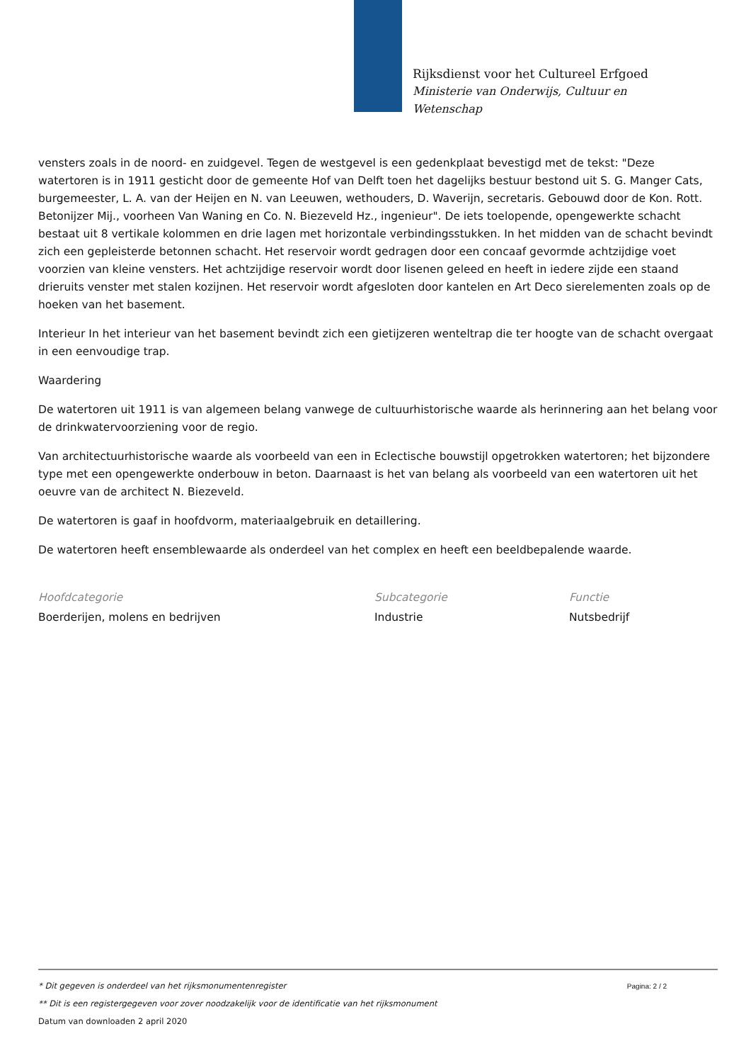Rijksdienst voor het Cultureel Erfgoed
Ministerie van Onderwijs, Cultuur en
Wetenschap
vensters zoals in de noord- en zuidgevel. Tegen de westgevel is een gedenkplaat bevestigd met de tekst: "Deze watertoren is in 1911 gesticht door de gemeente Hof van Delft toen het dagelijks bestuur bestond uit S. G. Manger Cats, burgemeester, L. A. van der Heijen en N. van Leeuwen, wethouders, D. Waverijn, secretaris. Gebouwd door de Kon. Rott. Betonijzer Mij., voorheen Van Waning en Co. N. Biezeveld Hz., ingenieur". De iets toelopende, opengewerkte schacht bestaat uit 8 vertikale kolommen en drie lagen met horizontale verbindingsstukken. In het midden van de schacht bevindt zich een gepleisterde betonnen schacht. Het reservoir wordt gedragen door een concaaf gevormde achtzijdige voet voorzien van kleine vensters. Het achtzijdige reservoir wordt door lisenen geleed en heeft in iedere zijde een staand drieruits venster met stalen kozijnen. Het reservoir wordt afgesloten door kantelen en Art Deco sierelementen zoals op de hoeken van het basement.
Interieur In het interieur van het basement bevindt zich een gietijzeren wenteltrap die ter hoogte van de schacht overgaat in een eenvoudige trap.
Waardering
De watertoren uit 1911 is van algemeen belang vanwege de cultuurhistorische waarde als herinnering aan het belang voor de drinkwatervoorziening voor de regio.
Van architectuurhistorische waarde als voorbeeld van een in Eclectische bouwstijl opgetrokken watertoren; het bijzondere type met een opengewerkte onderbouw in beton. Daarnaast is het van belang als voorbeeld van een watertoren uit het oeuvre van de architect N. Biezeveld.
De watertoren is gaaf in hoofdvorm, materiaalgebruik en detaillering.
De watertoren heeft ensemblewaarde als onderdeel van het complex en heeft een beeldbepalende waarde.
Hoofdcategorie
Boerderijen, molens en bedrijven
Subcategorie
Industrie
Functie
Nutsbedrijf
Pagina: 2 / 2
* Dit gegeven is onderdeel van het rijksmonumentenregister
** Dit is een registergegeven voor zover noodzakelijk voor de identificatie van het rijksmonument
Datum van downloaden 2 april 2020